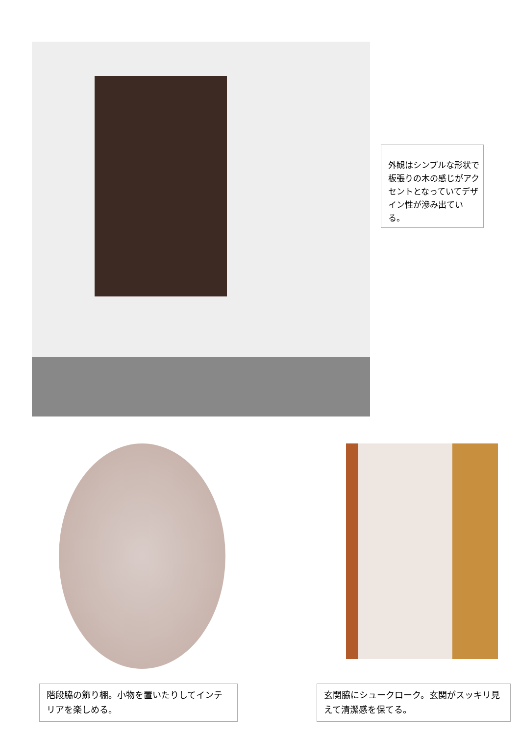外観はシンプルな形状で板張りの木の感じがアクセントとなっていてデザイン性が滲み出ている。
階段脇の飾り棚。小物を置いたりしてインテリアを楽しめる。
玄関脇にシュークローク。玄関がスッキリ見えて清潔感を保てる。